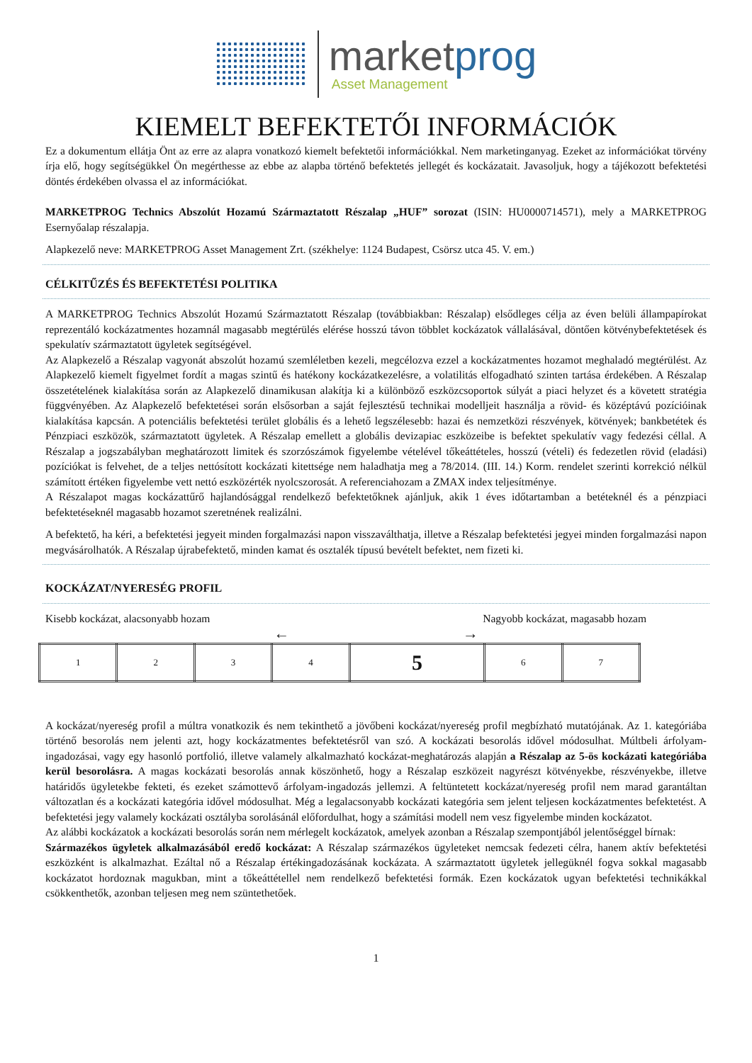marketprog
Asset Management
KIEMELT BEFEKTETŐI INFORMÁCIÓK
Ez a dokumentum ellátja Önt az erre az alapra vonatkozó kiemelt befektetői információkkal. Nem marketinganyag. Ezeket az információkat törvény írja elő, hogy segítségükkel Ön megérthesse az ebbe az alapba történő befektetés jellegét és kockázatait. Javasoljuk, hogy a tájékozott befektetési döntés érdekében olvassa el az információkat.
MARKETPROG Technics Abszolút Hozamú Származtatott Részalap „HUF” sorozat (ISIN: HU0000714571), mely a MARKETPROG Esernyőalap részalapja.
Alapkezelő neve: MARKETPROG Asset Management Zrt. (székhelye: 1124 Budapest, Csörsz utca 45. V. em.)
CÉLKITŰZÉS ÉS BEFEKTETÉSI POLITIKA
A MARKETPROG Technics Abszolút Hozamú Származtatott Részalap (továbbiakban: Részalap) elsődleges célja az éven belüli állampapírokat reprezentáló kockázatmentes hozamnál magasabb megtérülés elérése hosszú távon többlet kockázatok vállalásával, döntően kötvénybefektetések és spekulatív származtatott ügyletek segítségével.
Az Alapkezelő a Részalap vagyonát abszolút hozamú szemléletben kezeli, megcélozva ezzel a kockázatmentes hozamot meghaladó megtérülést. Az Alapkezelő kiemelt figyelmet fordít a magas szintű és hatékony kockázatkezelésre, a volatilitás elfogadható szinten tartása érdekében. A Részalap összetételének kialakítása során az Alapkezelő dinamikusan alakítja ki a különböző eszközcsoportok súlyát a piaci helyzet és a követett stratégia függvényében. Az Alapkezelő befektetései során elsősorban a saját fejlesztésű technikai modelljeit használja a rövid- és középtávú pozícióinak kialakítása kapcsán. A potenciális befektetési terület globális és a lehető legszélesebb: hazai és nemzetközi részvények, kötvények; bankbetétek és Pénzpiaci eszközök, származtatott ügyletek. A Részalap emellett a globális devizapiac eszközeibe is befektet spekulatív vagy fedezési céllal. A Részalap a jogszabályban meghatározott limitek és szorzószámok figyelembe vételével tőkeáttételes, hosszú (vételi) és fedezetlen rövid (eladási) pozíciókat is felvehet, de a teljes nettósított kockázati kitettsége nem haladhatja meg a 78/2014. (III. 14.) Korm. rendelet szerinti korrekció nélkül számított értéken figyelembe vett nettó eszközérték nyolcszorosát. A referenciahozam a ZMAX index teljesítménye.
A Részalapot magas kockázattűrő hajlandósággal rendelkező befektetőknek ajánljuk, akik 1 éves időtartamban a betéteknél és a pénzpiaci befektetéseknél magasabb hozamot szeretnének realizálni.
A befektető, ha kéri, a befektetési jegyeit minden forgalmazási napon visszaválthatja, illetve a Részalap befektetési jegyei minden forgalmazási napon megvásárolhatók. A Részalap újrabefektető, minden kamat és osztalék típusú bevételt befektet, nem fizeti ki.
KOCKÁZAT/NYERESÉG PROFIL
Kisebb kockázat, alacsonyabb hozam Nagyobb kockázat, magasabb hozam
← →
| 1 | 2 | 3 | 4 | 5 | 6 | 7 |
A kockázat/nyereség profil a múltra vonatkozik és nem tekinthető a jövőbeni kockázat/nyereség profil megbízható mutatójának. Az 1. kategóriába történő besorolás nem jelenti azt, hogy kockázatmentes befektetésről van szó. A kockázati besorolás idővel módosulhat. Múltbeli árfolyam-ingadozásai, vagy egy hasonló portfolió, illetve valamely alkalmazható kockázat-meghatározás alapján a Részalap az 5-ös kockázati kategóriába kerül besorolásra. A magas kockázati besorolás annak köszönhető, hogy a Részalap eszközeit nagyrészt kötvényekbe, részvényekbe, illetve határidős ügyletekbe fekteti, és ezeket számottevő árfolyam-ingadozás jellemzi. A feltüntetett kockázat/nyereség profil nem marad garantáltan változatlan és a kockázati kategória idővel módosulhat. Még a legalacsonyabb kockázati kategória sem jelent teljesen kockázatmentes befektetést. A befektetési jegy valamely kockázati osztályba sorolásánál előfordulhat, hogy a számítási modell nem vesz figyelembe minden kockázatot.
Az alábbi kockázatok a kockázati besorolás során nem mérlegelt kockázatok, amelyek azonban a Részalap szempontjából jelentőséggel bírnak:
Származékos ügyletek alkalmazásából eredő kockázat: A Részalap származékos ügyleteket nemcsak fedezeti célra, hanem aktív befektetési eszközként is alkalmazhat. Ezáltal nő a Részalap értékingadozásának kockázata. A származtatott ügyletek jellegüknél fogva sokkal magasabb kockázatot hordoznak magukban, mint a tőkeáttétellel nem rendelkező befektetési formák. Ezen kockázatok ugyan befektetési technikákkal csökkenthetők, azonban teljesen meg nem szüntethetőek.
1